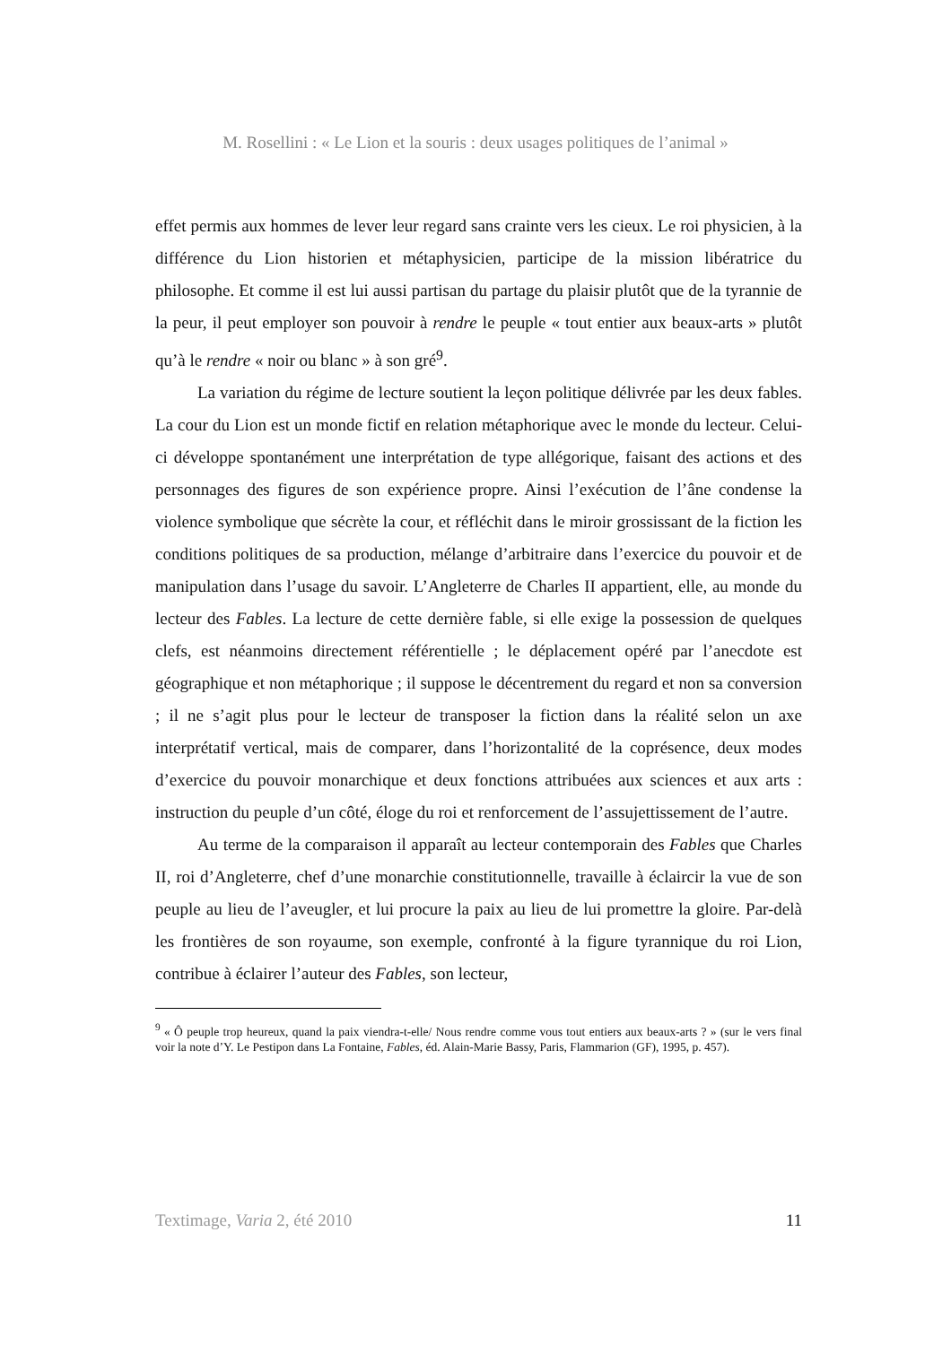M. Rosellini : « Le Lion et la souris : deux usages politiques de l’animal »
effet permis aux hommes de lever leur regard sans crainte vers les cieux. Le roi physicien, à la différence du Lion historien et métaphysicien, participe de la mission libératrice du philosophe. Et comme il est lui aussi partisan du partage du plaisir plutôt que de la tyrannie de la peur, il peut employer son pouvoir à rendre le peuple « tout entier aux beaux-arts » plutôt qu’à le rendre « noir ou blanc » à son gré<sup>9</sup>.
La variation du régime de lecture soutient la leçon politique délivrée par les deux fables. La cour du Lion est un monde fictif en relation métaphorique avec le monde du lecteur. Celui-ci développe spontanément une interprétation de type allégorique, faisant des actions et des personnages des figures de son expérience propre. Ainsi l’exécution de l’âne condense la violence symbolique que sécrète la cour, et réfléchit dans le miroir grossissant de la fiction les conditions politiques de sa production, mélange d’arbitraire dans l’exercice du pouvoir et de manipulation dans l’usage du savoir. L’Angleterre de Charles II appartient, elle, au monde du lecteur des Fables. La lecture de cette dernière fable, si elle exige la possession de quelques clefs, est néanmoins directement référentielle ; le déplacement opéré par l’anecdote est géographique et non métaphorique ; il suppose le décentrement du regard et non sa conversion ; il ne s’agit plus pour le lecteur de transposer la fiction dans la réalité selon un axe interprétatif vertical, mais de comparer, dans l’horizontalité de la coprésence, deux modes d’exercice du pouvoir monarchique et deux fonctions attribuées aux sciences et aux arts : instruction du peuple d’un côté, éloge du roi et renforcement de l’assujettissement de l’autre.
Au terme de la comparaison il apparaît au lecteur contemporain des Fables que Charles II, roi d’Angleterre, chef d’une monarchie constitutionnelle, travaille à éclaircir la vue de son peuple au lieu de l’aveugler, et lui procure la paix au lieu de lui promettre la gloire. Par-delà les frontières de son royaume, son exemple, confronté à la figure tyrannique du roi Lion, contribue à éclairer l’auteur des Fables, son lecteur,
<sup>9</sup> « Ô peuple trop heureux, quand la paix viendra-t-elle/ Nous rendre comme vous tout entiers aux beaux-arts ? » (sur le vers final voir la note d’Y. Le Pestipon dans La Fontaine, Fables, éd. Alain-Marie Bassy, Paris, Flammarion (GF), 1995, p. 457).
Textimage, Varia 2, été 2010 11